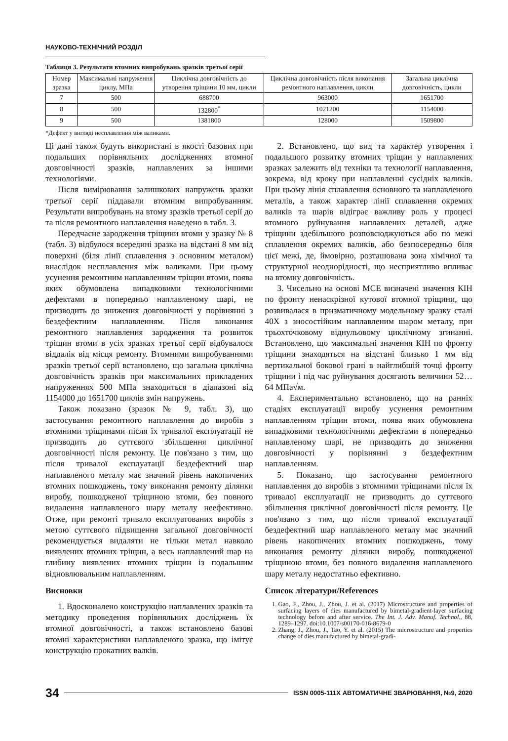НАУКОВО-ТЕХНІЧНИЙ РОЗДІЛ
Таблиця 3. Результати втомних випробувань зразків третьої серії
| Номер зразка | Максимальні напру­ження циклу, МПа | Циклічна довговічність до утворення тріщини 10 мм, цикли | Циклічна довговічність після виконання ремонтного наплавлення, цикли | Загальна циклічна довговічність, цикли |
| --- | --- | --- | --- | --- |
| 7 | 500 | 688700 | 963000 | 1651700 |
| 8 | 500 | 132800<sup>*</sup> | 1021200 | 1154000 |
| 9 | 500 | 1381800 | 128000 | 1509800 |
*Дефект у вигляді несплавлення між валиками.
Ці дані також будуть використані в якості базових при подальших порівняльних дослідженнях втомної довговічності зразків, наплавлених за іншими технологіями.
Після вимірювання залишкових напружень зразки третьої серії піддавали втомним випробуванням. Результати випробувань на втому зразків третьої серії до та після ремонтного наплавлення наведено в табл. 3.
Передчасне зародження тріщини втоми у зразку № 8 (табл. 3) відбулося всередині зразка на відстані 8 мм від поверхні (біля лінії сплавлення з основним металом) внаслідок несплавлення між валиками. При цьому усунення ремонтним наплавленням тріщин втоми, поява яких обумовлена випадковими технологічними дефектами в попередньо наплавленому шарі, не призводить до зниження довговічності у порівнянні з бездефектним наплавленням. Після виконання ремонтного наплавлення зародження та розвиток тріщин втоми в усіх зразках третьої серії відбувалося віддалік від місця ремонту. Втомними випробуваннями зразків третьої серії встановлено, що загальна циклічна довговічність зразків при максимальних прикладених напруженнях 500 МПа знаходиться в діапазоні від 1154000 до 1651700 циклів змін напружень.
Також показано (зразок № 9, табл. 3), що застосування ремонтного наплавлення до виробів з втомними тріщинами після їх тривалої експлуатації не призводить до суттєвого збільшення циклічної довговічності після ремонту. Це пов'язано з тим, що після тривалої експлуатації бездефектний шар наплавленого металу має значний рівень накопичених втомних пошкоджень, тому виконання ремонту ділянки виробу, пошкодженої тріщиною втоми, без повного видалення наплавленого шару металу неефективно. Отже, при ремонті тривало експлуатованих виробів з метою суттєвого підвищення загальної довговічності рекомендується видаляти не тільки метал навколо виявлених втомних тріщин, а весь наплавлений шар на глибину виявлених втомних тріщин із подальшим відновлювальним наплавленням.
Висновки
1. Вдосконалено конструкцію наплавлених зразків та методику проведення порівняльних досліджень їх втомної довговічності, а також встановлено базові втомні характеристики наплавленого зразка, що імітує конструкцію прокатних валків.
2. Встановлено, що вид та характер утворення і подальшого розвитку втомних тріщин у наплавлених зразках залежить від техніки та технології наплавлення, зокрема, від кроку при наплавленні сусідніх валиків. При цьому лінія сплавлення основного та наплавленого металів, а також характер лінії сплавлення окремих валиків та шарів відіграє важливу роль у процесі втомного руйнування наплавлених деталей, адже тріщини здебільшого розповсюджуються або по межі сплавлення окремих валиків, або безпосередньо біля цієї межі, де, ймовірно, розташована зона хімічної та структурної неоднорідності, що несприятливо впливає на втомну довговічність.
3. Чисельно на основі МСЕ визначені значення КІН по фронту ненаскрізної кутової втомної тріщини, що розвивалася в призматичному модельному зразку сталі 40Х з зносостійким наплавленим шаром металу, при трьохточковому віднульовому циклічному згинанні. Встановлено, що максимальні значення КІН по фронту тріщини знаходяться на відстані близько 1 мм від вертикальної бокової грані в найглибшій точці фронту тріщини і під час руйнування досягають величини 52…64 МПа√м.
4. Експериментально встановлено, що на ранніх стадіях експлуатації виробу усунення ремонтним наплавленням тріщин втоми, поява яких обумовлена випадковими технологічними дефектами в попередньо наплавленому шарі, не призводить до зниження довговічності у порівнянні з бездефектним наплавленням.
5. Показано, що застосування ремонтного наплавлення до виробів з втомними тріщинами після їх тривалої експлуатації не призводить до суттєвого збільшення циклічної довговічності після ремонту. Це пов'язано з тим, що після тривалої експлуатації бездефектний шар наплавленого металу має значний рівень накопичених втомних пошкоджень, тому виконання ремонту ділянки виробу, пошкодженої тріщиною втоми, без повного видалення наплавленого шару металу недостатньо ефективно.
Список літератури/References
1. Gao, F., Zhou, J., Zhou, J. et al. (2017) Microstructure and properties of surfacing layers of dies manufactured by bimetal-gradient-layer surfacing technology before and after service. The Int. J. Adv. Manuf. Technol., 88, 1289–1297. doi:10.1007/s00170-016-8679-0
2. Zhang, J., Zhou, J., Tao, Y. et al. (2015) The microstructure and properties change of dies manufactured by bimetal-gradi-
34 ISSN 0005-111X АВТОМАТИЧНЕ ЗВАРЮВАННЯ, №9, 2020